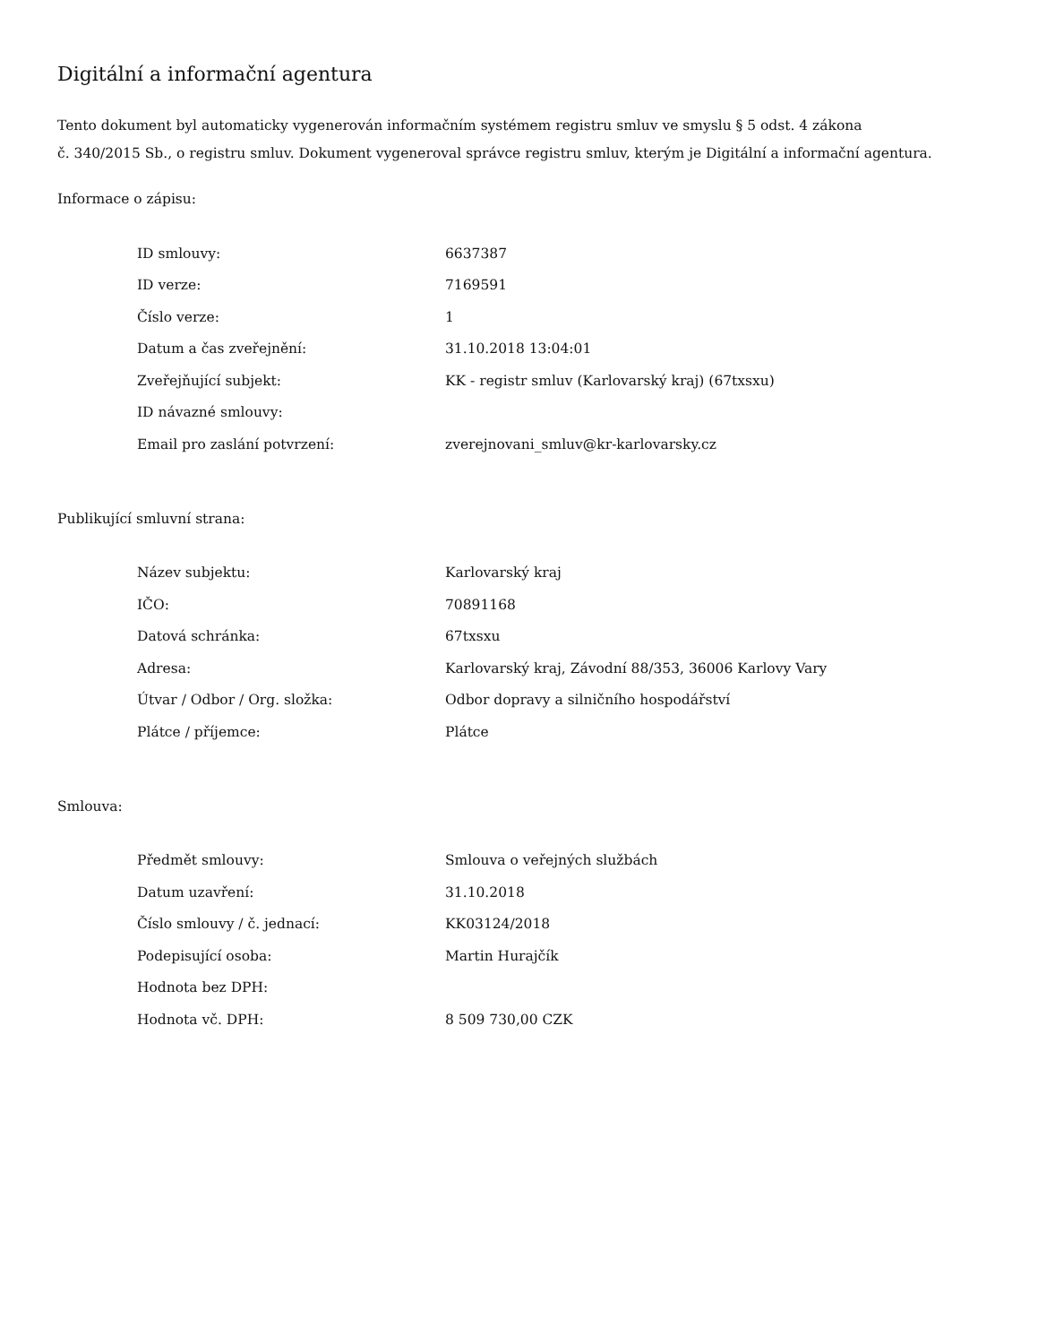Digitální a informační agentura
Tento dokument byl automaticky vygenerován informačním systémem registru smluv ve smyslu § 5 odst. 4 zákona
č. 340/2015 Sb., o registru smluv. Dokument vygeneroval správce registru smluv, kterým je Digitální a informační agentura.
Informace o zápisu:
| ID smlouvy: | 6637387 |
| ID verze: | 7169591 |
| Číslo verze: | 1 |
| Datum a čas zveřejnění: | 31.10.2018 13:04:01 |
| Zveřejňující subjekt: | KK - registr smluv (Karlovarský kraj) (67txsxu) |
| ID návazné smlouvy: | |
| Email pro zaslání potvrzení: | zverejnovani_smluv@kr-karlovarsky.cz |
Publikující smluvní strana:
| Název subjektu: | Karlovarský kraj |
| IČO: | 70891168 |
| Datová schránka: | 67txsxu |
| Adresa: | Karlovarský kraj, Závodní 88/353, 36006 Karlovy Vary |
| Útvar / Odbor / Org. složka: | Odbor dopravy a silničního hospodářství |
| Plátce / příjemce: | Plátce |
Smlouva:
| Předmět smlouvy: | Smlouva o veřejných službách |
| Datum uzavření: | 31.10.2018 |
| Číslo smlouvy / č. jednací: | KK03124/2018 |
| Podepisující osoba: | Martin Hurajčík |
| Hodnota bez DPH: | |
| Hodnota vč. DPH: | 8 509 730,00 CZK |